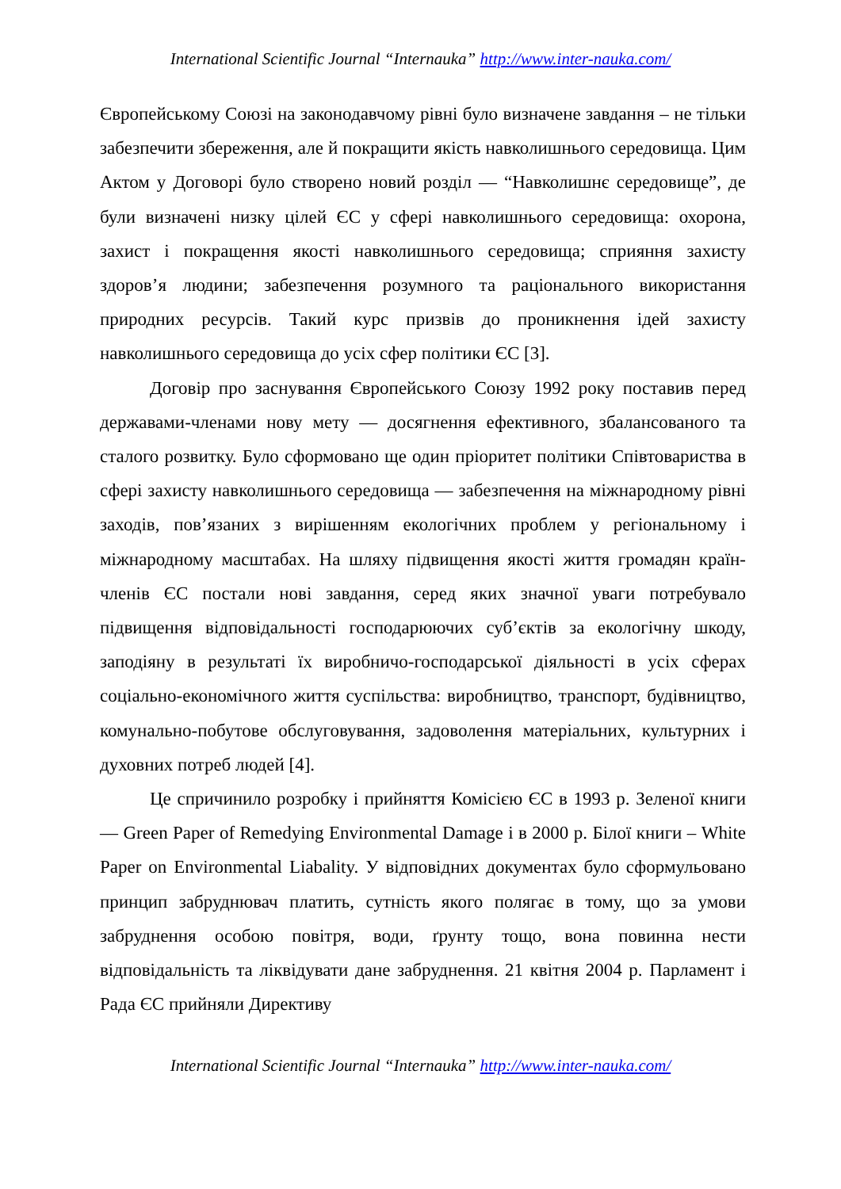International Scientific Journal “Internauka” http://www.inter-nauka.com/
Європейському Союзі на законодавчому рівні було визначене завдання – не тільки забезпечити збереження, але й покращити якість навколишнього середовища. Цим Актом у Договорі було створено новий розділ — “Навколишнє середовище”, де були визначені низку цілей ЄС у сфері навколишнього середовища: охорона, захист і покращення якості навколишнього середовища; сприяння захисту здоров’я людини; забезпечення розумного та раціонального використання природних ресурсів. Такий курс призвів до проникнення ідей захисту навколишнього середовища до усіх сфер політики ЄС [3].
Договір про заснування Європейського Союзу 1992 року поставив перед державами-членами нову мету — досягнення ефективного, збалансованого та сталого розвитку. Було сформовано ще один пріоритет політики Співтовариства в сфері захисту навколишнього середовища — забезпечення на міжнародному рівні заходів, пов’язаних з вирішенням екологічних проблем у регіональному і міжнародному масштабах. На шляху підвищення якості життя громадян країн-членів ЄС постали нові завдання, серед яких значної уваги потребувало підвищення відповідальності господарюючих суб’єктів за екологічну шкоду, заподіяну в результаті їх виробничо-господарської діяльності в усіх сферах соціально-економічного життя суспільства: виробництво, транспорт, будівництво, комунально-побутове обслуговування, задоволення матеріальних, культурних і духовних потреб людей [4].
Це спричинило розробку і прийняття Комісією ЄС в 1993 р. Зеленої книги — Green Paper of Remedying Environmental Damage і в 2000 р. Білої книги – White Paper on Environmental Liabality. У відповідних документах було сформульовано принцип забруднювач платить, сутність якого полягає в тому, що за умови забруднення особою повітря, води, ґрунту тощо, вона повинна нести відповідальність та ліквідувати дане забруднення. 21 квітня 2004 р. Парламент і Рада ЄС прийняли Директиву
International Scientific Journal “Internauka” http://www.inter-nauka.com/